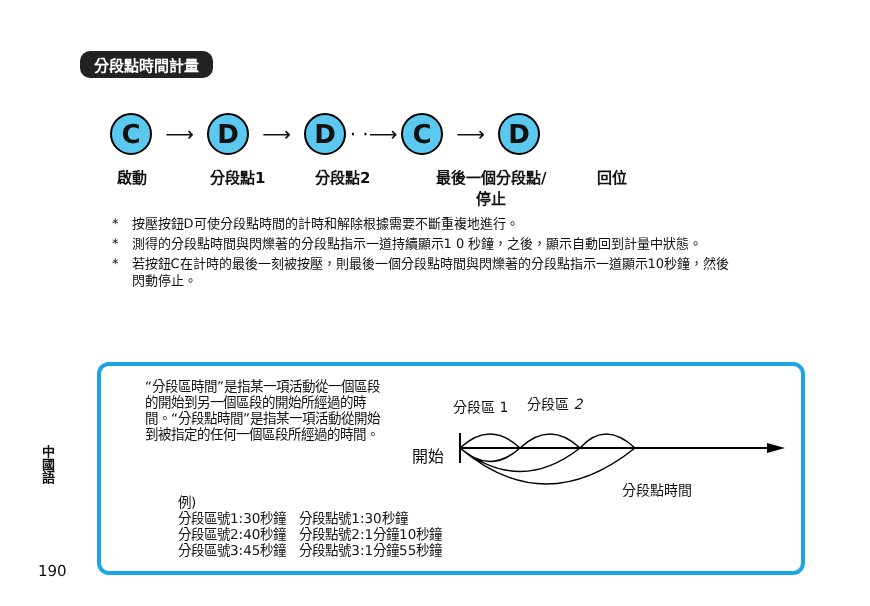分段點時間計量
C
⟶
D
⟶
D
· ·⟶
C
⟶
D
啟動 分段點1 分段點2 最後一個分段點/
停止 回位
*　按壓按鈕D可使分段點時間的計時和解除根據需要不斷重複地進行。
*　測得的分段點時間與閃爍著的分段點指示一道持續顯示1 0 秒鐘，之後，顯示自動回到計量中狀態。
*　若按鈕C在計時的最後一刻被按壓，則最後一個分段點時間與閃爍著的分段點指示一道顯示10秒鐘，然後閃動停止。
“分段區時間”是指某一項活動從一個區段的開始到另一個區段的開始所經過的時間。“分段點時間”是指某一項活動從開始到被指定的任何一個區段所經過的時間。
例)
分段區號1:30秒鐘　分段點號1:30秒鐘
分段區號2:40秒鐘　分段點號2:1分鐘10秒鐘
分段區號3:45秒鐘　分段點號3:1分鐘55秒鐘
分段區 1 分段區 2
開始
分段點時間
中國語
190